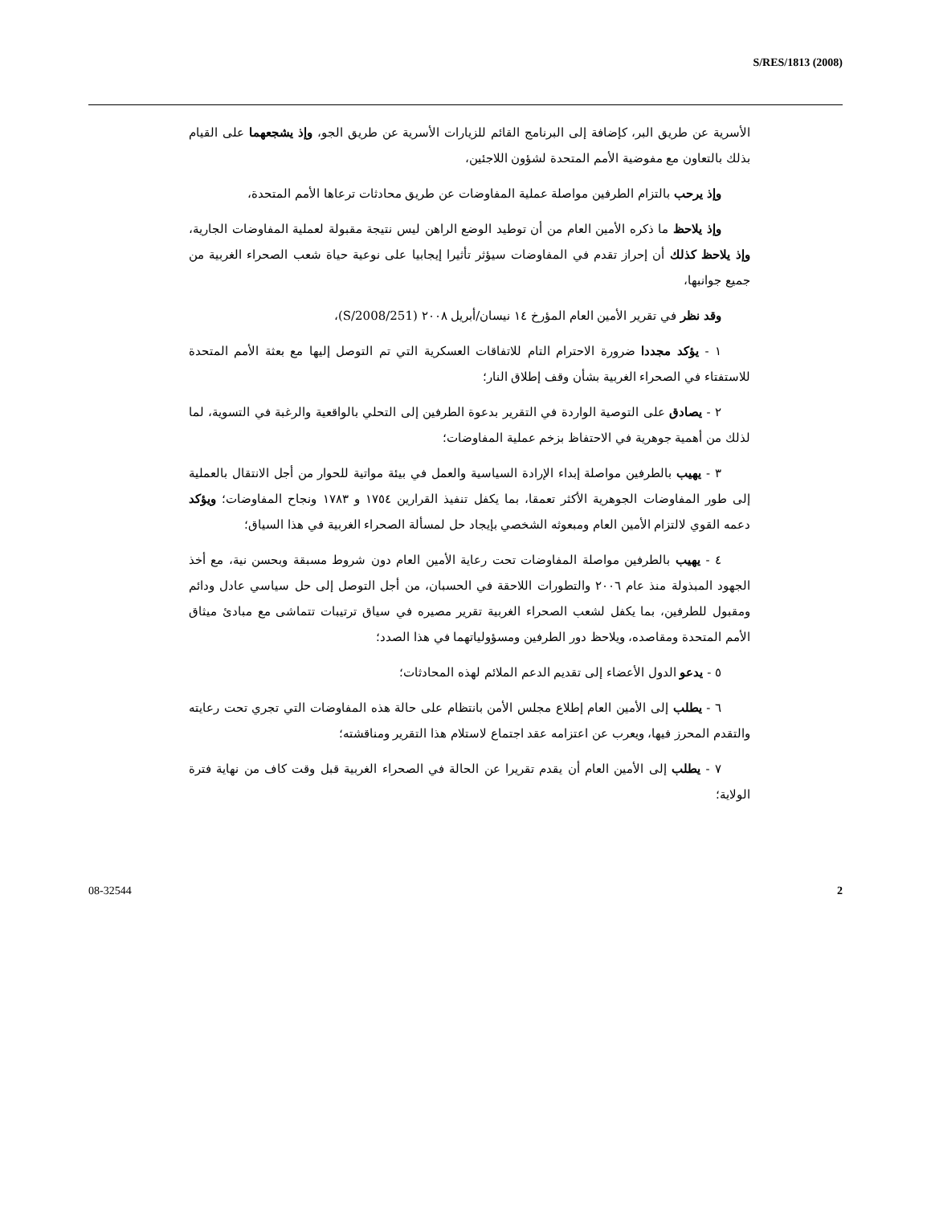S/RES/1813 (2008)
الأسرية عن طريق البر، كإضافة إلى البرنامج القائم للزيارات الأسرية عن طريق الجو، وإذ يشجعهما على القيام بذلك بالتعاون مع مفوضية الأمم المتحدة لشؤون اللاجئين،
وإذ يرحب بالتزام الطرفين مواصلة عملية المفاوضات عن طريق محادثات ترعاها الأمم المتحدة،
وإذ يلاحظ ما ذكره الأمين العام من أن توطيد الوضع الراهن ليس نتيجة مقبولة لعملية المفاوضات الجارية، وإذ يلاحظ كذلك أن إحراز تقدم في المفاوضات سيؤثر تأثيرا إيجابيا على نوعية حياة شعب الصحراء الغربية من جميع جوانبها،
وقد نظر في تقرير الأمين العام المؤرخ ١٤ نيسان/أبريل ٢٠٠٨ (S/2008/251)،
١ - يؤكد مجددا ضرورة الاحترام التام للاتفاقات العسكرية التي تم التوصل إليها مع بعثة الأمم المتحدة للاستفتاء في الصحراء الغربية بشأن وقف إطلاق النار؛
٢ - يصادق على التوصية الواردة في التقرير بدعوة الطرفين إلى التحلي بالواقعية والرغبة في التسوية، لما لذلك من أهمية جوهرية في الاحتفاظ بزخم عملية المفاوضات؛
٣ - يهيب بالطرفين مواصلة إبداء الإرادة السياسية والعمل في بيئة مواتية للحوار من أجل الانتقال بالعملية إلى طور المفاوضات الجوهرية الأكثر تعمقا، بما يكفل تنفيذ القرارين ١٧٥٤ و ١٧٨٣ ونجاح المفاوضات؛ ويؤكد دعمه القوي لالتزام الأمين العام ومبعوثه الشخصي بإيجاد حل لمسألة الصحراء الغربية في هذا السياق؛
٤ - يهيب بالطرفين مواصلة المفاوضات تحت رعاية الأمين العام دون شروط مسبقة وبحسن نية، مع أخذ الجهود المبذولة منذ عام ٢٠٠٦ والتطورات اللاحقة في الحسبان، من أجل التوصل إلى حل سياسي عادل ودائم ومقبول للطرفين، بما يكفل لشعب الصحراء الغربية تقرير مصيره في سياق ترتيبات تتماشى مع مبادئ ميثاق الأمم المتحدة ومقاصده، ويلاحظ دور الطرفين ومسؤولياتهما في هذا الصدد؛
٥ - يدعو الدول الأعضاء إلى تقديم الدعم الملائم لهذه المحادثات؛
٦ - يطلب إلى الأمين العام إطلاع مجلس الأمن بانتظام على حالة هذه المفاوضات التي تجري تحت رعايته والتقدم المحرز فيها، ويعرب عن اعتزامه عقد اجتماع لاستلام هذا التقرير ومناقشته؛
٧ - يطلب إلى الأمين العام أن يقدم تقريرا عن الحالة في الصحراء الغربية قبل وقت كاف من نهاية فترة الولاية؛
08-32544 2